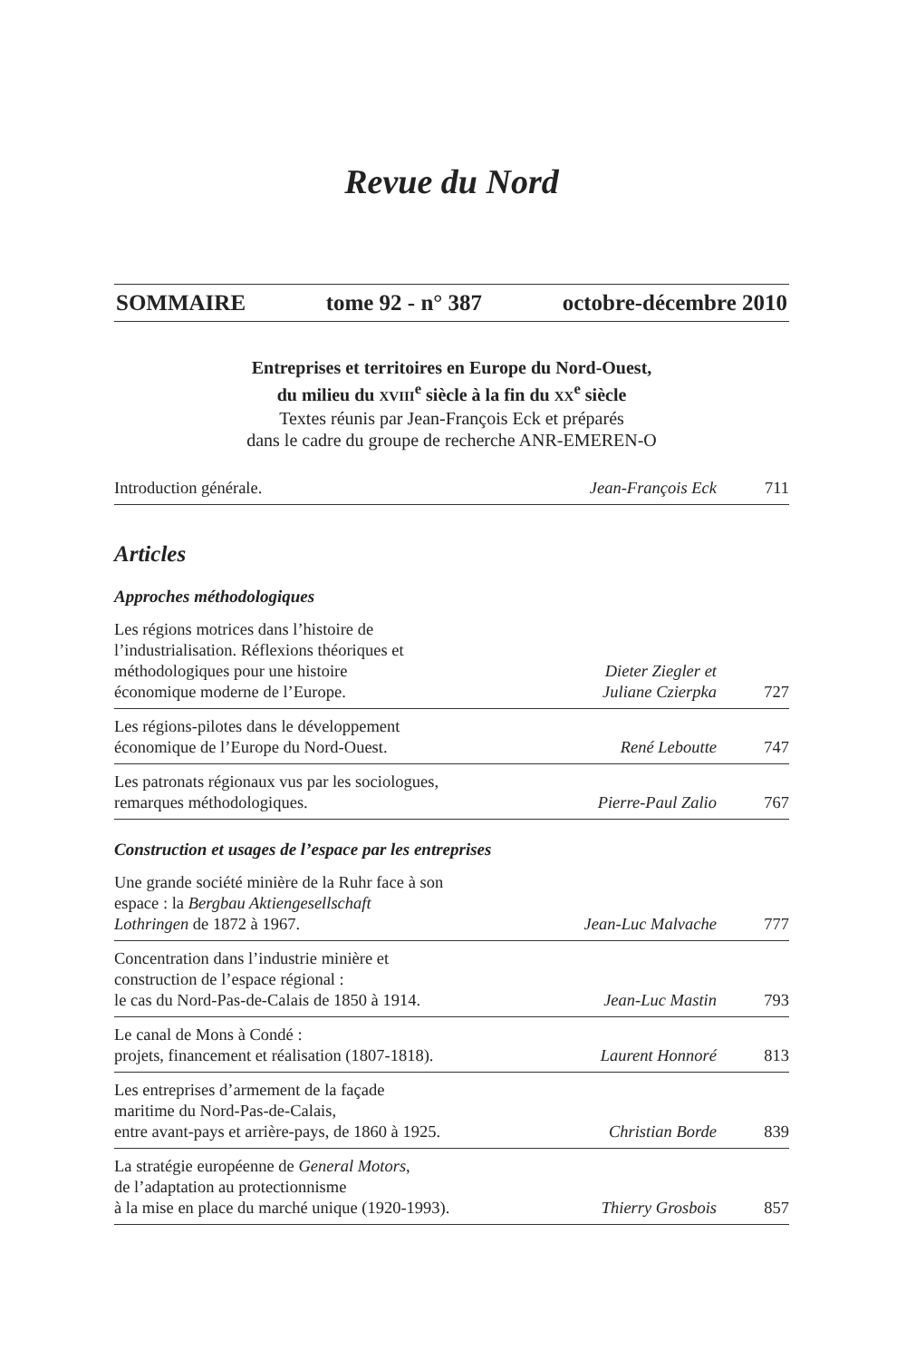Revue du Nord
SOMMAIRE tome 92 - n° 387 octobre-décembre 2010
Entreprises et territoires en Europe du Nord-Ouest,
du milieu du XVIII<sup>e</sup> siècle à la fin du XX<sup>e</sup> siècle
Textes réunis par Jean-François Eck et préparés
dans le cadre du groupe de recherche ANR-EMEREN-O
| Introduction générale. | Jean-François Eck | 711 |
Articles
Approches méthodologiques
| Les régions motrices dans l’histoire de l’industrialisation. Réflexions théoriques et méthodologiques pour une histoire économique moderne de l’Europe. | Dieter Ziegler et Juliane Czierpka | 727 |
| Les régions-pilotes dans le développement économique de l’Europe du Nord-Ouest. | René Leboutte | 747 |
| Les patronats régionaux vus par les sociologues, remarques méthodologiques. | Pierre-Paul Zalio | 767 |
Construction et usages de l’espace par les entreprises
| Une grande société minière de la Ruhr face à son espace : la Bergbau Aktiengesellschaft Lothringen de 1872 à 1967. | Jean-Luc Malvache | 777 |
| Concentration dans l’industrie minière et construction de l’espace régional : le cas du Nord-Pas-de-Calais de 1850 à 1914. | Jean-Luc Mastin | 793 |
| Le canal de Mons à Condé : projets, financement et réalisation (1807-1818). | Laurent Honnoré | 813 |
| Les entreprises d’armement de la façade maritime du Nord-Pas-de-Calais, entre avant-pays et arrière-pays, de 1860 à 1925. | Christian Borde | 839 |
| La stratégie européenne de General Motors , de l’adaptation au protectionnisme à la mise en place du marché unique (1920-1993). | Thierry Grosbois | 857 |